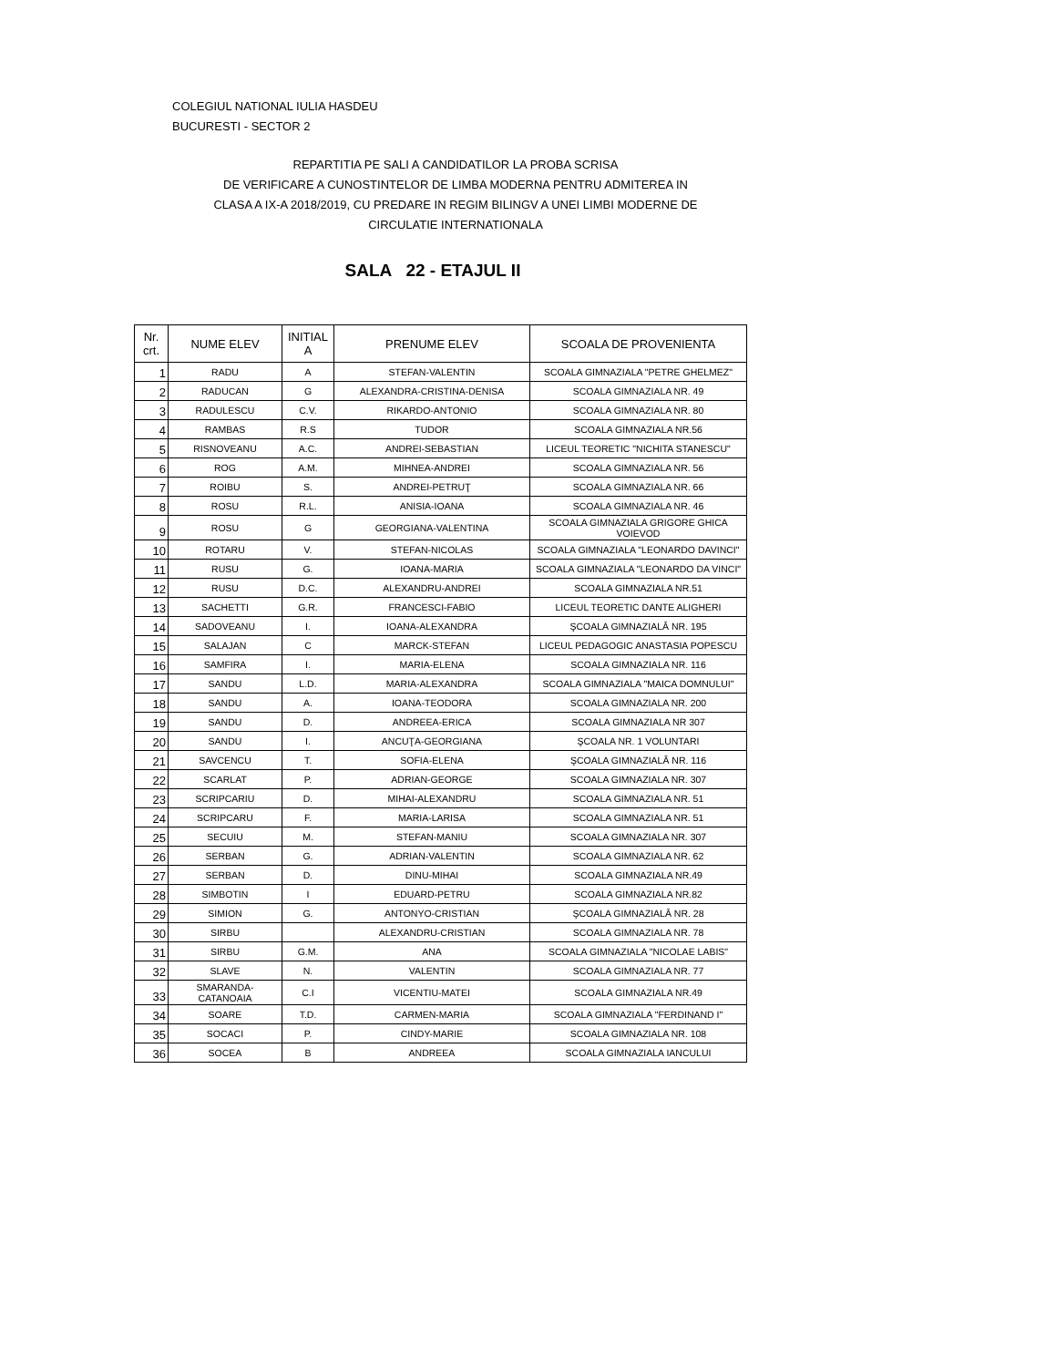COLEGIUL NATIONAL IULIA HASDEU
BUCURESTI - SECTOR 2
REPARTITIA PE SALI A CANDIDATILOR LA PROBA SCRISA
DE VERIFICARE A CUNOSTINTELOR DE LIMBA MODERNA PENTRU ADMITEREA IN
CLASA A IX-A 2018/2019, CU PREDARE IN REGIM BILINGV A UNEI LIMBI MODERNE DE
CIRCULATIE INTERNATIONALA
SALA 22 - ETAJUL II
| Nr. crt. | NUME ELEV | INITIAL A | PRENUME ELEV | SCOALA DE PROVENIENTA |
| --- | --- | --- | --- | --- |
| 1 | RADU | A | STEFAN-VALENTIN | SCOALA GIMNAZIALA "PETRE GHELMEZ" |
| 2 | RADUCAN | G | ALEXANDRA-CRISTINA-DENISA | SCOALA GIMNAZIALA NR. 49 |
| 3 | RADULESCU | C.V. | RIKARDO-ANTONIO | SCOALA GIMNAZIALA NR. 80 |
| 4 | RAMBAS | R.S | TUDOR | SCOALA GIMNAZIALA NR.56 |
| 5 | RISNOVEANU | A.C. | ANDREI-SEBASTIAN | LICEUL TEORETIC "NICHITA STANESCU" |
| 6 | ROG | A.M. | MIHNEA-ANDREI | SCOALA GIMNAZIALA NR. 56 |
| 7 | ROIBU | S. | ANDREI-PETRUŢ | SCOALA GIMNAZIALA NR. 66 |
| 8 | ROSU | R.L. | ANISIA-IOANA | SCOALA GIMNAZIALA NR. 46 |
| 9 | ROSU | G | GEORGIANA-VALENTINA | SCOALA GIMNAZIALA GRIGORE GHICA VOIEVOD |
| 10 | ROTARU | V. | STEFAN-NICOLAS | SCOALA GIMNAZIALA "LEONARDO DAVINCI" |
| 11 | RUSU | G. | IOANA-MARIA | SCOALA GIMNAZIALA "LEONARDO DA VINCI" |
| 12 | RUSU | D.C. | ALEXANDRU-ANDREI | SCOALA GIMNAZIALA NR.51 |
| 13 | SACHETTI | G.R. | FRANCESCI-FABIO | LICEUL TEORETIC DANTE ALIGHERI |
| 14 | SADOVEANU | I. | IOANA-ALEXANDRA | ŞCOALA GIMNAZIALĂ NR. 195 |
| 15 | SALAJAN | C | MARCK-STEFAN | LICEUL PEDAGOGIC ANASTASIA POPESCU |
| 16 | SAMFIRA | I. | MARIA-ELENA | SCOALA GIMNAZIALA NR. 116 |
| 17 | SANDU | L.D. | MARIA-ALEXANDRA | SCOALA GIMNAZIALA "MAICA DOMNULUI" |
| 18 | SANDU | A. | IOANA-TEODORA | SCOALA GIMNAZIALA NR. 200 |
| 19 | SANDU | D. | ANDREEA-ERICA | SCOALA GIMNAZIALA NR 307 |
| 20 | SANDU | I. | ANCUŢA-GEORGIANA | ŞCOALA NR. 1 VOLUNTARI |
| 21 | SAVCENCU | T. | SOFIA-ELENA | ŞCOALA GIMNAZIALĂ NR. 116 |
| 22 | SCARLAT | P. | ADRIAN-GEORGE | SCOALA GIMNAZIALA NR. 307 |
| 23 | SCRIPCARIU | D. | MIHAI-ALEXANDRU | SCOALA GIMNAZIALA NR. 51 |
| 24 | SCRIPCARU | F. | MARIA-LARISA | SCOALA GIMNAZIALA NR. 51 |
| 25 | SECUIU | M. | STEFAN-MANIU | SCOALA GIMNAZIALA NR. 307 |
| 26 | SERBAN | G. | ADRIAN-VALENTIN | SCOALA GIMNAZIALA NR. 62 |
| 27 | SERBAN | D. | DINU-MIHAI | SCOALA GIMNAZIALA NR.49 |
| 28 | SIMBOTIN | I | EDUARD-PETRU | SCOALA GIMNAZIALA NR.82 |
| 29 | SIMION | G. | ANTONYO-CRISTIAN | ŞCOALA GIMNAZIALĂ NR. 28 |
| 30 | SIRBU | | ALEXANDRU-CRISTIAN | SCOALA GIMNAZIALA NR. 78 |
| 31 | SIRBU | G.M. | ANA | SCOALA GIMNAZIALA "NICOLAE LABIS" |
| 32 | SLAVE | N. | VALENTIN | SCOALA GIMNAZIALA NR. 77 |
| 33 | SMARANDA-CATANOAIA | C.I | VICENTIU-MATEI | SCOALA GIMNAZIALA NR.49 |
| 34 | SOARE | T.D. | CARMEN-MARIA | SCOALA GIMNAZIALA "FERDINAND I" |
| 35 | SOCACI | P. | CINDY-MARIE | SCOALA GIMNAZIALA NR. 108 |
| 36 | SOCEA | B | ANDREEA | SCOALA GIMNAZIALA IANCULUI |